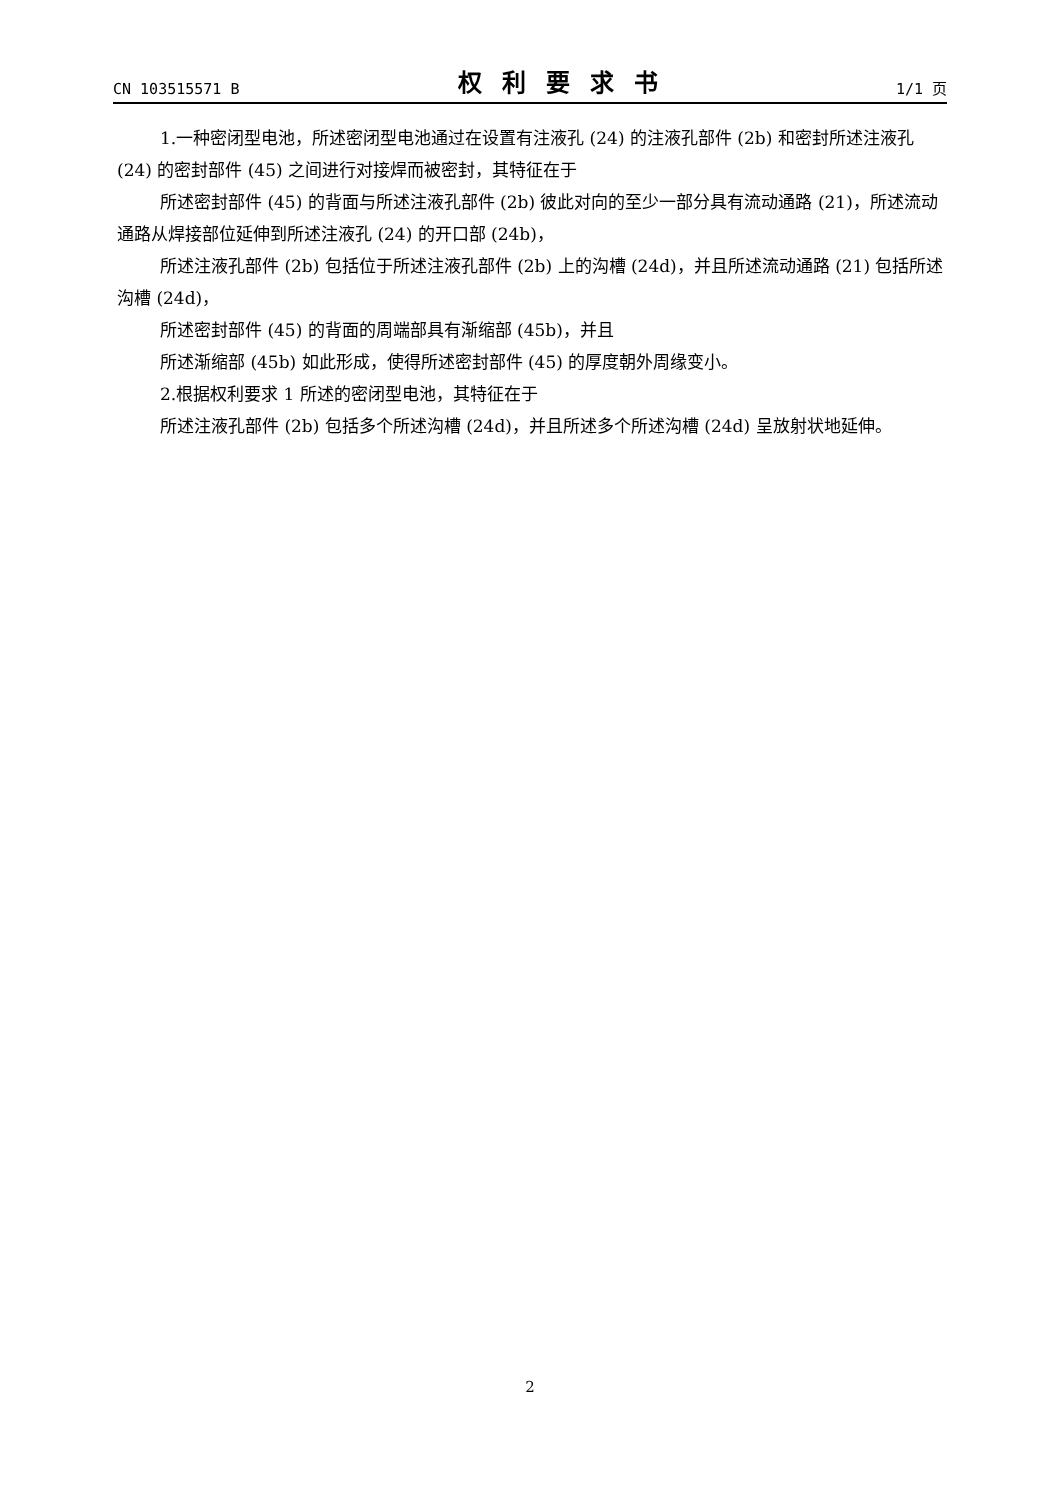CN 103515571 B 权利要求书 1/1 页
1.一种密闭型电池，所述密闭型电池通过在设置有注液孔 (24) 的注液孔部件 (2b) 和密封所述注液孔 (24) 的密封部件 (45) 之间进行对接焊而被密封，其特征在于
所述密封部件 (45) 的背面与所述注液孔部件 (2b) 彼此对向的至少一部分具有流动通路 (21)，所述流动通路从焊接部位延伸到所述注液孔 (24) 的开口部 (24b)，
所述注液孔部件 (2b) 包括位于所述注液孔部件 (2b) 上的沟槽 (24d)，并且所述流动通路 (21) 包括所述沟槽 (24d)，
所述密封部件 (45) 的背面的周端部具有渐缩部 (45b)，并且
所述渐缩部 (45b) 如此形成，使得所述密封部件 (45) 的厚度朝外周缘变小。
2.根据权利要求 1 所述的密闭型电池，其特征在于
所述注液孔部件 (2b) 包括多个所述沟槽 (24d)，并且所述多个所述沟槽 (24d) 呈放射状地延伸。
2